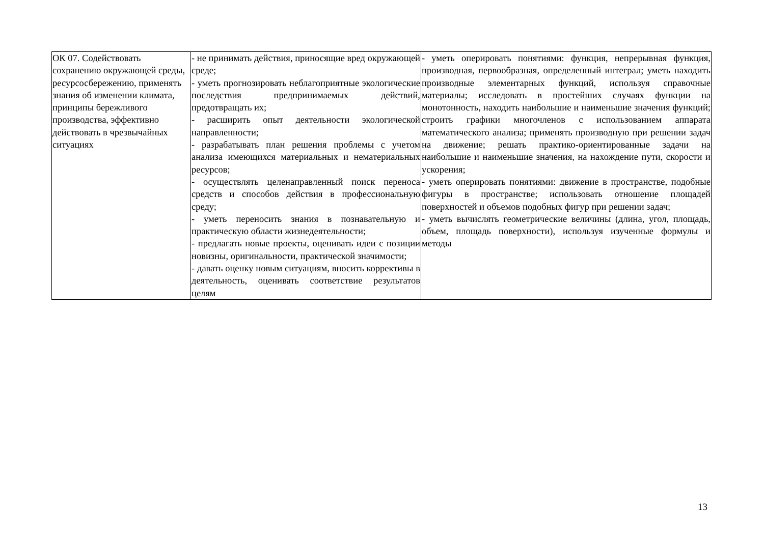| ОК 07. Содействовать сохранению окружающей среды, ресурсосбережению, применять знания об изменении климата, принципы бережливого производства, эффективно действовать в чрезвычайных ситуациях | - не принимать действия, приносящие вред окружающей среде; - уметь прогнозировать неблагоприятные экологические последствия предпринимаемых действий, предотвращать их; - расширить опыт деятельности экологической направленности; - разрабатывать план решения проблемы с учетом анализа имеющихся материальных и нематериальных ресурсов; - осуществлять целенаправленный поиск переноса средств и способов действия в профессиональную среду; - уметь переносить знания в познавательную и практическую области жизнедеятельности; - предлагать новые проекты, оценивать идеи с позиции новизны, оригинальности, практической значимости; - давать оценку новым ситуациям, вносить коррективы в деятельность, оценивать соответствие результатов целям | - уметь оперировать понятиями: функция, непрерывная функция, производная, первообразная, определенный интеграл; уметь находить производные элементарных функций, используя справочные материалы; исследовать в простейших случаях функции на монотонность, находить наибольшие и наименьшие значения функций; строить графики многочленов с использованием аппарата математического анализа; применять производную при решении задач на движение; решать практико-ориентированные задачи на наибольшие и наименьшие значения, на нахождение пути, скорости и ускорения; - уметь оперировать понятиями: движение в пространстве, подобные фигуры в пространстве; использовать отношение площадей поверхностей и объемов подобных фигур при решении задач; - уметь вычислять геометрические величины (длина, угол, площадь, объем, площадь поверхности), используя изученные формулы и методы |
13